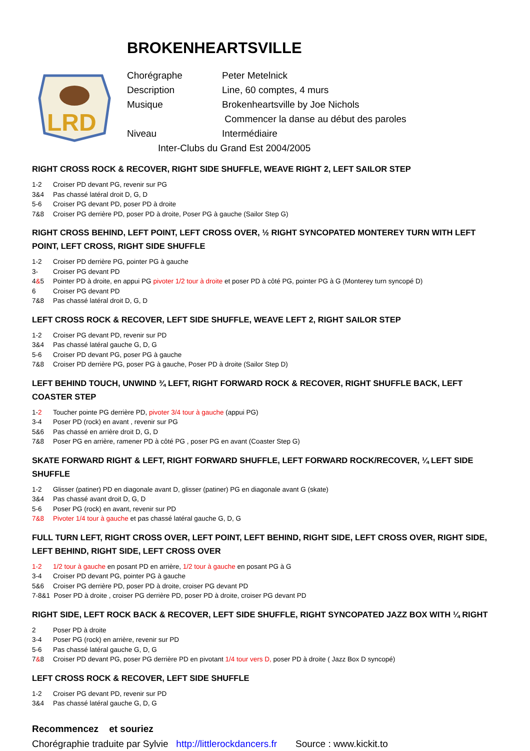BROKENHEARTSVILLE
LRD
Chorégraphe Peter Metelnick
Description Line, 60 comptes, 4 murs
Musique Brokenheartsville by Joe Nichols
Commencer la danse au début des paroles
Niveau Intermédiaire
Inter-Clubs du Grand Est 2004/2005
RIGHT CROSS ROCK & RECOVER, RIGHT SIDE SHUFFLE, WEAVE RIGHT 2, LEFT SAILOR STEP
1-2 Croiser PD devant PG, revenir sur PG
3&4 Pas chassé latéral droit D, G, D
5-6 Croiser PG devant PD, poser PD à droite
7&8 Croiser PG derrière PD, poser PD à droite, Poser PG à gauche (Sailor Step G)
RIGHT CROSS BEHIND, LEFT POINT, LEFT CROSS OVER, ½ RIGHT SYNCOPATED MONTEREY TURN WITH LEFT POINT, LEFT CROSS, RIGHT SIDE SHUFFLE
1-2 Croiser PD derrière PG, pointer PG à gauche
3- Croiser PG devant PD
4&5 Pointer PD à droite, en appui PG pivoter 1/2 tour à droite et poser PD à côté PG, pointer PG à G (Monterey turn syncopé D)
6 Croiser PG devant PD
7&8 Pas chassé latéral droit D, G, D
LEFT CROSS ROCK & RECOVER, LEFT SIDE SHUFFLE, WEAVE LEFT 2, RIGHT SAILOR STEP
1-2 Croiser PG devant PD, revenir sur PD
3&4 Pas chassé latéral gauche G, D, G
5-6 Croiser PD devant PG, poser PG à gauche
7&8 Croiser PD derrière PG, poser PG à gauche, Poser PD à droite (Sailor Step D)
LEFT BEHIND TOUCH, UNWIND ¾ LEFT, RIGHT FORWARD ROCK & RECOVER, RIGHT SHUFFLE BACK, LEFT COASTER STEP
1-2 Toucher pointe PG derrière PD, pivoter 3/4 tour à gauche (appui PG)
3-4 Poser PD (rock) en avant , revenir sur PG
5&6 Pas chassé en arrière droit D, G, D
7&8 Poser PG en arrière, ramener PD à côté PG , poser PG en avant (Coaster Step G)
SKATE FORWARD RIGHT & LEFT, RIGHT FORWARD SHUFFLE, LEFT FORWARD ROCK/RECOVER, ¼ LEFT SIDE SHUFFLE
1-2 Glisser (patiner) PD en diagonale avant D, glisser (patiner) PG en diagonale avant G (skate)
3&4 Pas chassé avant droit D, G, D
5-6 Poser PG (rock) en avant, revenir sur PD
7&8 Pivoter 1/4 tour à gauche et pas chassé latéral gauche G, D, G
FULL TURN LEFT, RIGHT CROSS OVER, LEFT POINT, LEFT BEHIND, RIGHT SIDE, LEFT CROSS OVER, RIGHT SIDE, LEFT BEHIND, RIGHT SIDE, LEFT CROSS OVER
1-2 1/2 tour à gauche en posant PD en arrière, 1/2 tour à gauche en posant PG à G
3-4 Croiser PD devant PG, pointer PG à gauche
5&6 Croiser PG derrière PD, poser PD à droite, croiser PG devant PD
7-8&1 Poser PD à droite , croiser PG derrière PD, poser PD à droite, croiser PG devant PD
RIGHT SIDE, LEFT ROCK BACK & RECOVER, LEFT SIDE SHUFFLE, RIGHT SYNCOPATED JAZZ BOX WITH ¼ RIGHT
2 Poser PD à droite
3-4 Poser PG (rock) en arrière, revenir sur PD
5-6 Pas chassé latéral gauche G, D, G
7&8 Croiser PD devant PG, poser PG derrière PD en pivotant 1/4 tour vers D, poser PD à droite ( Jazz Box D syncopé)
LEFT CROSS ROCK & RECOVER, LEFT SIDE SHUFFLE
1-2 Croiser PG devant PD, revenir sur PD
3&4 Pas chassé latéral gauche G, D, G
Recommencez et souriez
Chorégraphie traduite par Sylvie http://littlerockdancers.fr Source : www.kickit.to